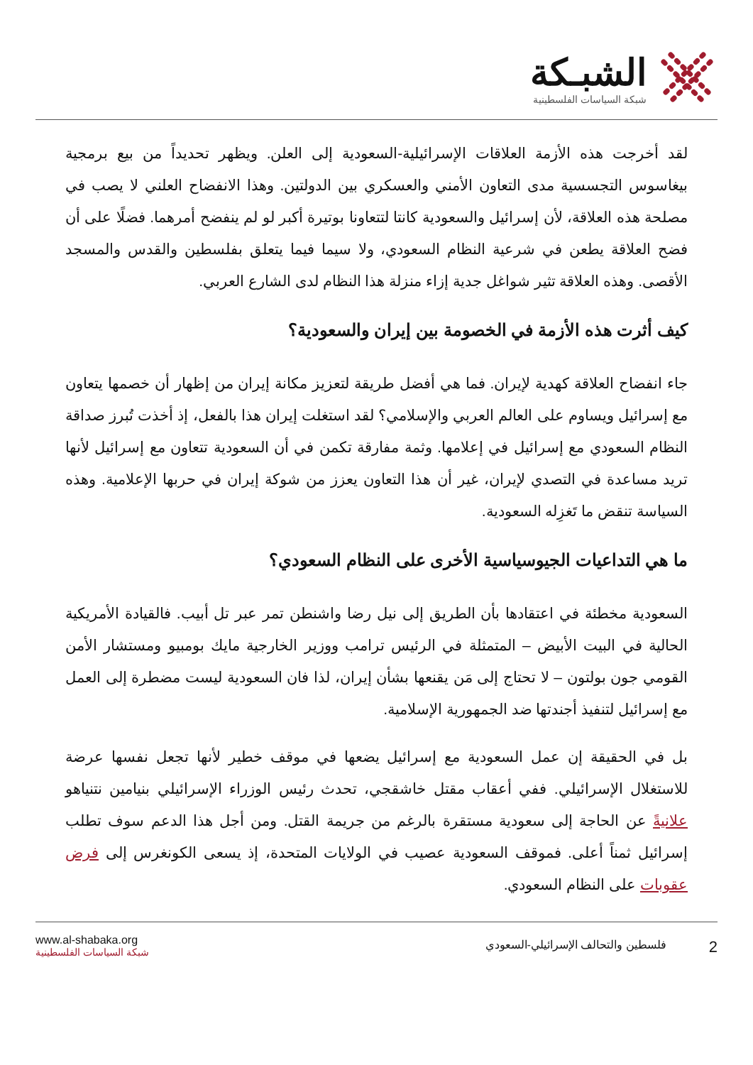الشبـكة
شبكة السياسات الفلسطينية
لقد أخرجت هذه الأزمة العلاقات الإسرائيلية-السعودية إلى العلن. ويظهر تحديداً من بيع برمجية بيغاسوس التجسسية مدى التعاون الأمني والعسكري بين الدولتين. وهذا الانفضاح العلني لا يصب في مصلحة هذه العلاقة، لأن إسرائيل والسعودية كانتا لتتعاونا بوتيرة أكبر لو لم ينفضح أمرهما. فضلًا على أن فضح العلاقة يطعن في شرعية النظام السعودي، ولا سيما فيما يتعلق بفلسطين والقدس والمسجد الأقصى. وهذه العلاقة تثير شواغل جدية إزاء منزلة هذا النظام لدى الشارع العربي.
كيف أثرت هذه الأزمة في الخصومة بين إيران والسعودية؟
جاء انفضاح العلاقة كهدية لإيران. فما هي أفضل طريقة لتعزيز مكانة إيران من إظهار أن خصمها يتعاون مع إسرائيل ويساوم على العالم العربي والإسلامي؟ لقد استغلت إيران هذا بالفعل، إذ أخذت تُبرز صداقة النظام السعودي مع إسرائيل في إعلامها. وثمة مفارقة تكمن في أن السعودية تتعاون مع إسرائيل لأنها تريد مساعدة في التصدي لإيران، غير أن هذا التعاون يعزز من شوكة إيران في حربها الإعلامية. وهذه السياسة تنقض ما تَغزِله السعودية.
ما هي التداعيات الجيوسياسية الأخرى على النظام السعودي؟
السعودية مخطئة في اعتقادها بأن الطريق إلى نيل رضا واشنطن تمر عبر تل أبيب. فالقيادة الأمريكية الحالية في البيت الأبيض – المتمثلة في الرئيس ترامب ووزير الخارجية مايك بومبيو ومستشار الأمن القومي جون بولتون – لا تحتاج إلى مَن يقنعها بشأن إيران، لذا فان السعودية ليست مضطرة إلى العمل مع إسرائيل لتنفيذ أجندتها ضد الجمهورية الإسلامية.
بل في الحقيقة إن عمل السعودية مع إسرائيل يضعها في موقف خطير لأنها تجعل نفسها عرضة للاستغلال الإسرائيلي. ففي أعقاب مقتل خاشقجي، تحدث رئيس الوزراء الإسرائيلي بنيامين نتنياهو علانيةً عن الحاجة إلى سعودية مستقرة بالرغم من جريمة القتل. ومن أجل هذا الدعم سوف تطلب إسرائيل ثمناً أعلى. فموقف السعودية عصيب في الولايات المتحدة، إذ يسعى الكونغرس إلى فرض عقوبات على النظام السعودي.
www.al-shabaka.org
شبكة السياسات الفلسطينية
2 فلسطين والتحالف الإسرائيلي-السعودي